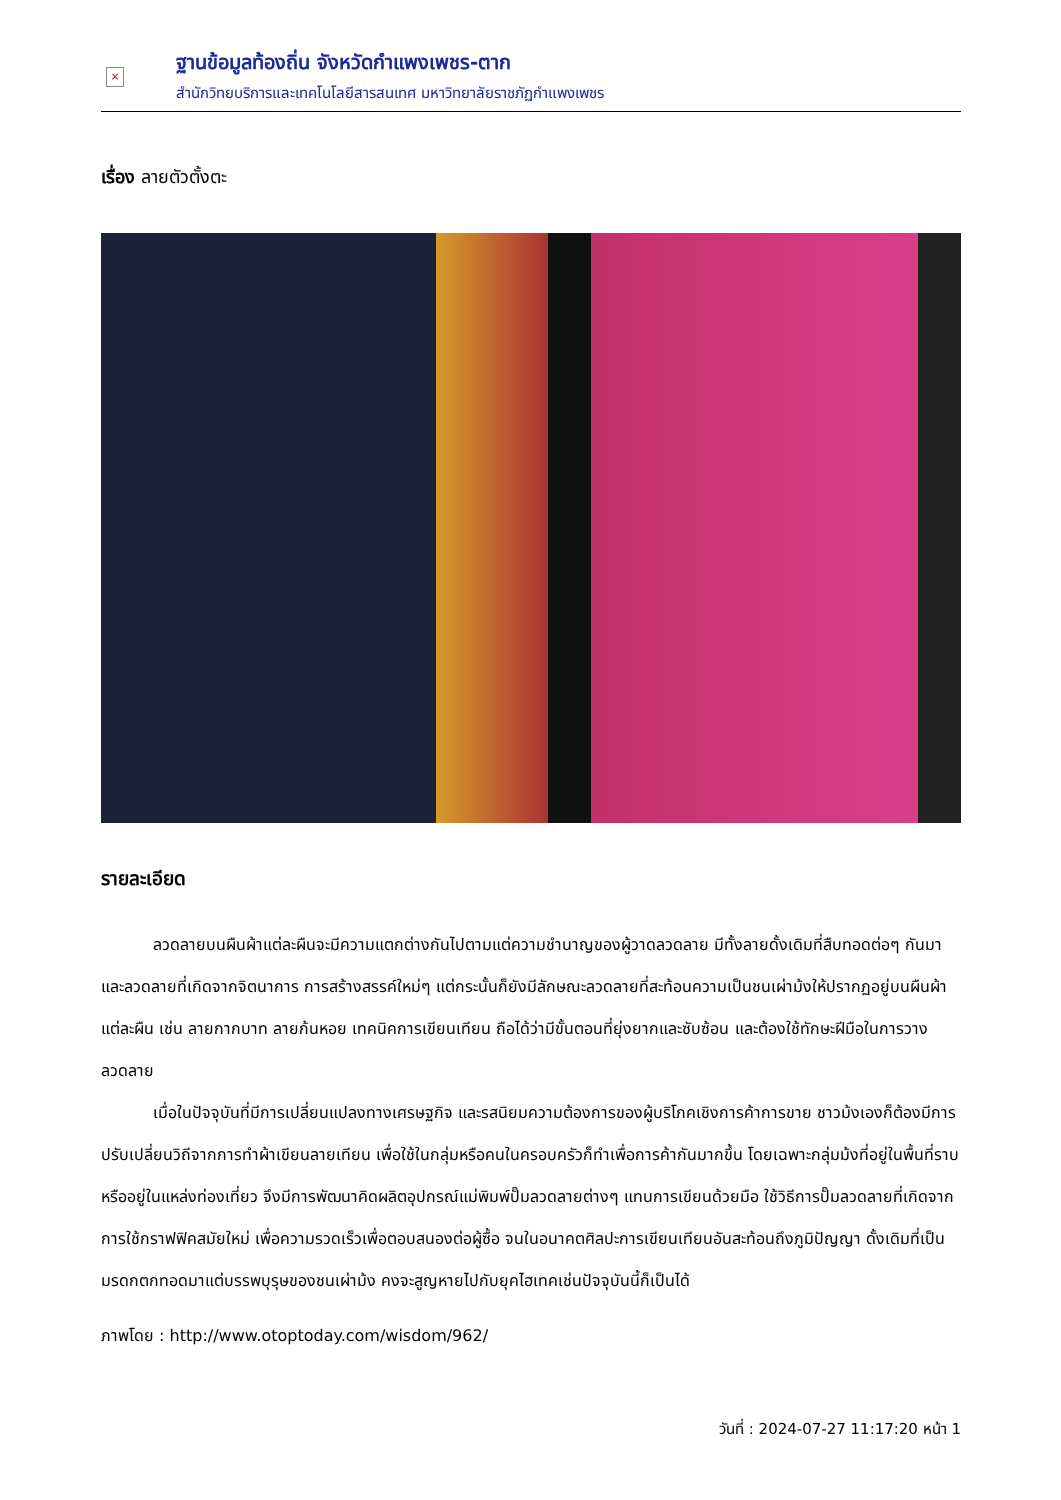×
ฐานข้อมูลท้องถิ่น จังหวัดกำแพงเพชร-ตาก
สำนักวิทยบริการและเทคโนโลยีสารสนเทศ มหาวิทยาลัยราชภัฏกำแพงเพชร
เรื่อง ลายตัวตั้งตะ
รายละเอียด
ลวดลายบนผืนผ้าแต่ละผืนจะมีความแตกต่างกันไปตามแต่ความชำนาญของผู้วาดลวดลาย มีทั้งลายดั้งเดิมที่สืบทอดต่อๆ กันมา และลวดลายที่เกิดจากจิตนาการ การสร้างสรรค์ใหม่ๆ แต่กระนั้นก็ยังมีลักษณะลวดลายที่สะท้อนความเป็นชนเผ่าม้งให้ปรากฏอยู่บนผืนผ้าแต่ละผืน เช่น ลายกากบาท ลายก้นหอย เทคนิคการเขียนเทียน ถือได้ว่ามีขั้นตอนที่ยุ่งยากและซับซ้อน และต้องใช้ทักษะฝีมือในการวางลวดลาย
เมื่อในปัจจุบันที่มีการเปลี่ยนแปลงทางเศรษฐกิจ และรสนิยมความต้องการของผู้บริโภคเชิงการค้าการขาย ชาวม้งเองก็ต้องมีการปรับเปลี่ยนวิถีจากการทำผ้าเขียนลายเทียน เพื่อใช้ในกลุ่มหรือคนในครอบครัวก็ทำเพื่อการค้ากันมากขึ้น โดยเฉพาะกลุ่มม้งที่อยู่ในพื้นที่ราบ หรืออยู่ในแหล่งท่องเที่ยว จึงมีการพัฒนาคิดผลิตอุปกรณ์แม่พิมพ์ปั๊มลวดลายต่างๆ แทนการเขียนด้วยมือ ใช้วิธีการปั๊มลวดลายที่เกิดจากการใช้กราฟฟิคสมัยใหม่ เพื่อความรวดเร็วเพื่อตอบสนองต่อผู้ซื้อ จนในอนาคตศิลปะการเขียนเทียนอันสะท้อนถึงภูมิปัญญา ดั้งเดิมที่เป็นมรดกตกทอดมาแต่บรรพบุรุษของชนเผ่าม้ง คงจะสูญหายไปกับยุคไฮเทคเช่นปัจจุบันนี้ก็เป็นได้
ภาพโดย : http://www.otoptoday.com/wisdom/962/
วันที่ : 2024-07-27 11:17:20 หน้า 1